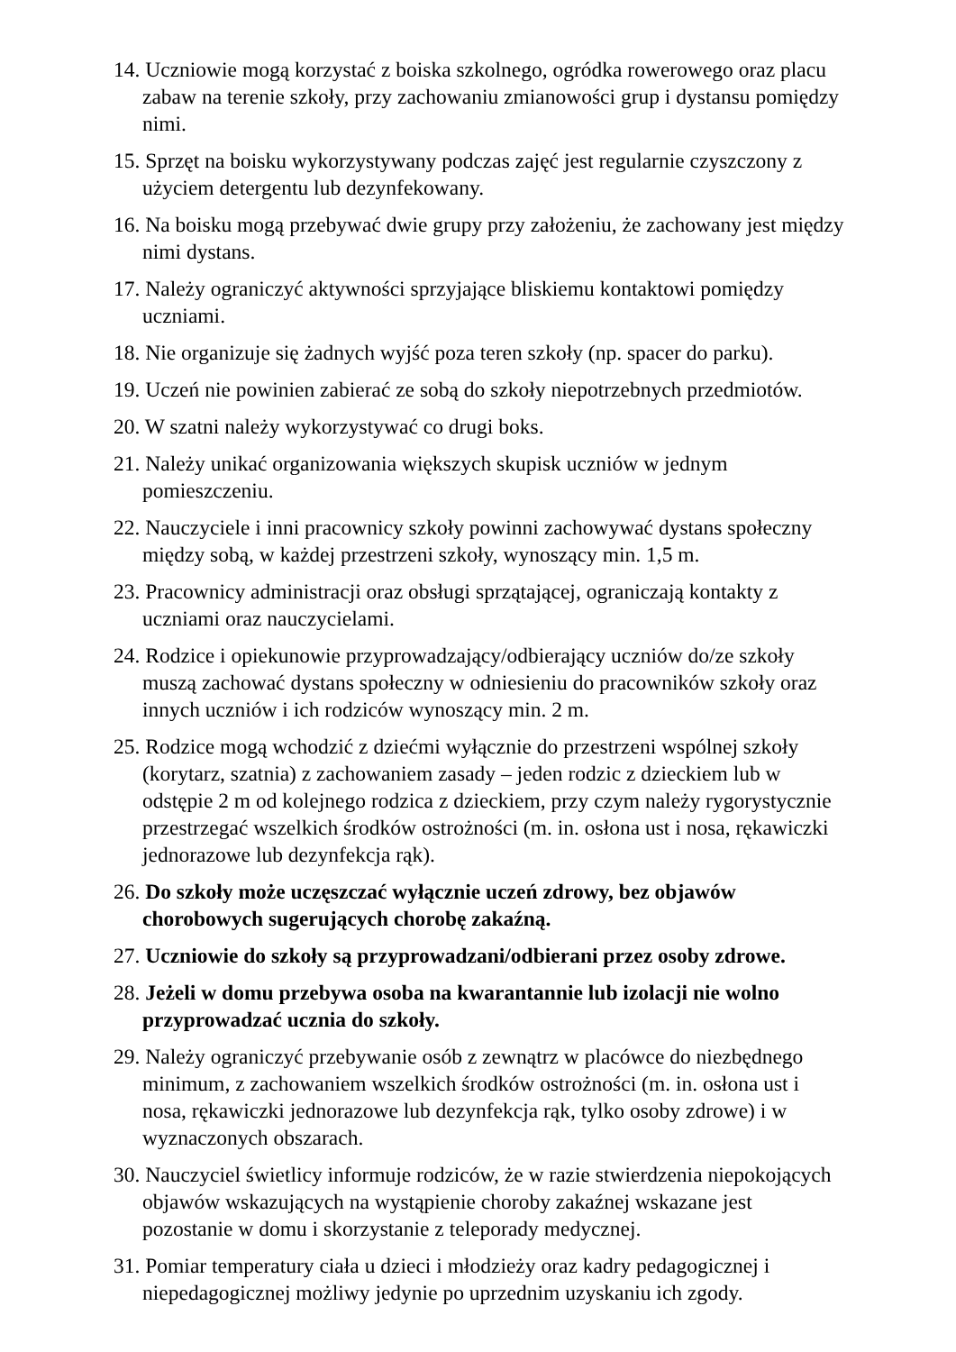14. Uczniowie mogą korzystać z boiska szkolnego, ogródka rowerowego oraz placu zabaw na terenie szkoły, przy zachowaniu zmianowości grup i dystansu pomiędzy nimi.
15. Sprzęt na boisku wykorzystywany podczas zajęć jest regularnie czyszczony z użyciem detergentu lub dezynfekowany.
16. Na boisku mogą przebywać dwie grupy przy założeniu, że zachowany jest między nimi dystans.
17. Należy ograniczyć aktywności sprzyjające bliskiemu kontaktowi pomiędzy uczniami.
18. Nie organizuje się żadnych wyjść poza teren szkoły (np. spacer do parku).
19. Uczeń nie powinien zabierać ze sobą do szkoły niepotrzebnych przedmiotów.
20. W szatni należy wykorzystywać co drugi boks.
21. Należy unikać organizowania większych skupisk uczniów w jednym pomieszczeniu.
22. Nauczyciele i inni pracownicy szkoły powinni zachowywać dystans społeczny między sobą, w każdej przestrzeni szkoły, wynoszący min. 1,5 m.
23. Pracownicy administracji oraz obsługi sprzątającej, ograniczają kontakty z uczniami oraz nauczycielami.
24. Rodzice i opiekunowie przyprowadzający/odbierający uczniów do/ze szkoły muszą zachować dystans społeczny w odniesieniu do pracowników szkoły oraz innych uczniów i ich rodziców wynoszący min. 2 m.
25. Rodzice mogą wchodzić z dziećmi wyłącznie do przestrzeni wspólnej szkoły (korytarz, szatnia) z zachowaniem zasady – jeden rodzic z dzieckiem lub w odstępie 2 m od kolejnego rodzica z dzieckiem, przy czym należy rygorystycznie przestrzegać wszelkich środków ostrożności (m. in. osłona ust i nosa, rękawiczki jednorazowe lub dezynfekcja rąk).
26. Do szkoły może uczęszczać wyłącznie uczeń zdrowy, bez objawów chorobowych sugerujących chorobę zakaźną.
27. Uczniowie do szkoły są przyprowadzani/odbierani przez osoby zdrowe.
28. Jeżeli w domu przebywa osoba na kwarantannie lub izolacji nie wolno przyprowadzać ucznia do szkoły.
29. Należy ograniczyć przebywanie osób z zewnątrz w placówce do niezbędnego minimum, z zachowaniem wszelkich środków ostrożności (m. in. osłona ust i nosa, rękawiczki jednorazowe lub dezynfekcja rąk, tylko osoby zdrowe) i w wyznaczonych obszarach.
30. Nauczyciel świetlicy informuje rodziców, że w razie stwierdzenia niepokojących objawów wskazujących na wystąpienie choroby zakaźnej wskazane jest pozostanie w domu i skorzystanie z teleporady medycznej.
31. Pomiar temperatury ciała u dzieci i młodzieży oraz kadry pedagogicznej i niepedagogicznej możliwy jedynie po uprzednim uzyskaniu ich zgody.